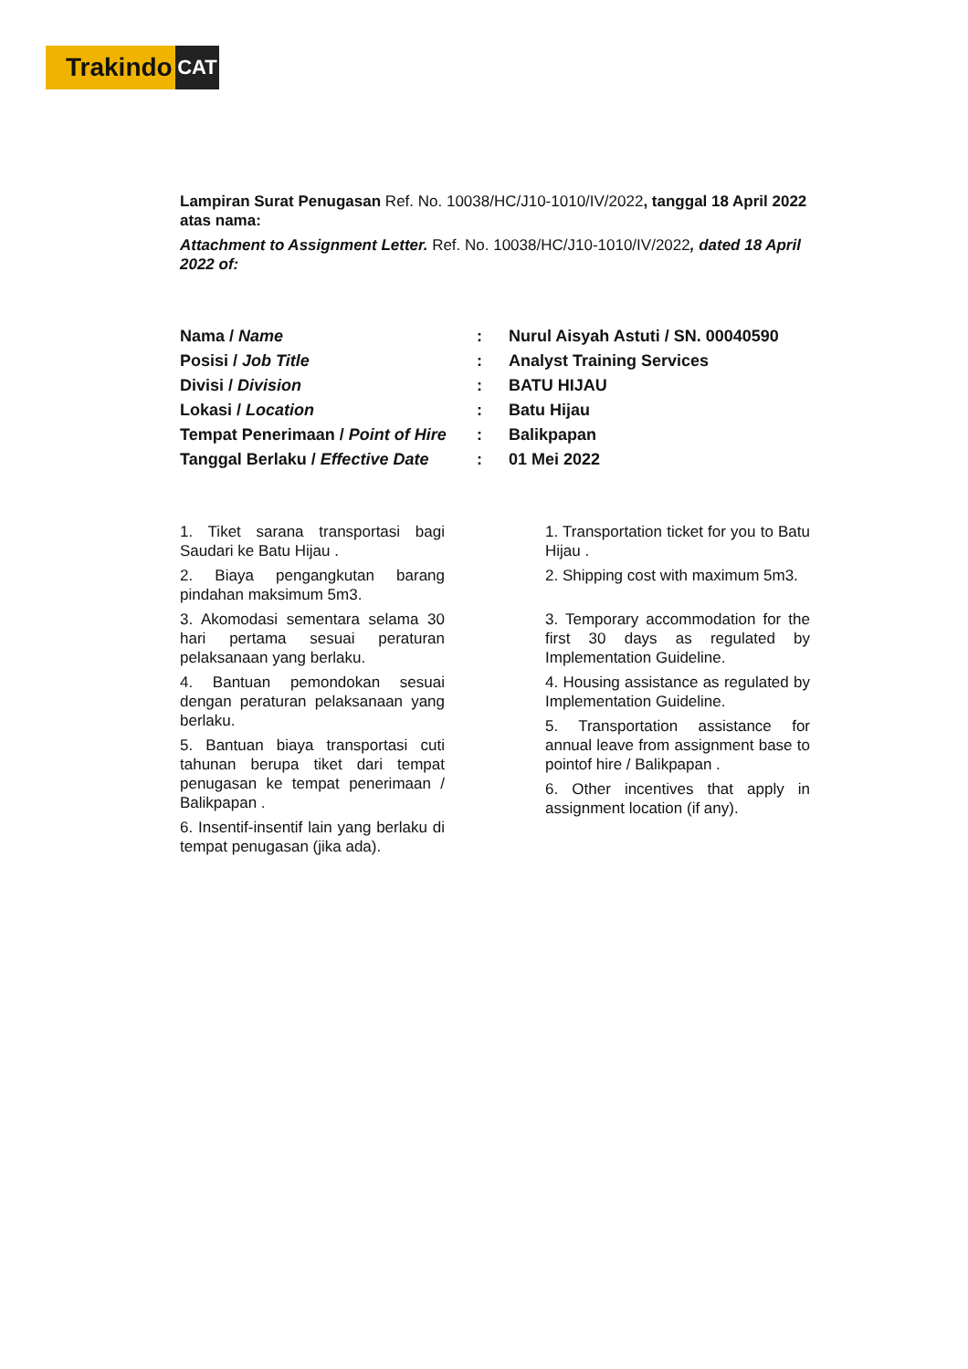Trakindo
CAT
Lampiran Surat Penugasan Ref. No. 10038/HC/J10-1010/IV/2022, tanggal 18 April 2022 atas nama:
Attachment to Assignment Letter. Ref. No. 10038/HC/J10-1010/IV/2022, dated 18 April 2022 of:
| Nama / Name | : | Nurul Aisyah Astuti / SN. 00040590 |
| Posisi / Job Title | : | Analyst Training Services |
| Divisi / Division | : | BATU HIJAU |
| Lokasi / Location | : | Batu Hijau |
| Tempat Penerimaan / Point of Hire | : | Balikpapan |
| Tanggal Berlaku / Effective Date | : | 01 Mei 2022 |
1. Tiket sarana transportasi bagi Saudari ke Batu Hijau .
2. Biaya pengangkutan barang pindahan maksimum 5m3.
3. Akomodasi sementara selama 30 hari pertama sesuai peraturan pelaksanaan yang berlaku.
4. Bantuan pemondokan sesuai dengan peraturan pelaksanaan yang berlaku.
5. Bantuan biaya transportasi cuti tahunan berupa tiket dari tempat penugasan ke tempat penerimaan / Balikpapan .
6. Insentif-insentif lain yang berlaku di tempat penugasan (jika ada).
1. Transportation ticket for you to Batu Hijau .
2. Shipping cost with maximum 5m3.
3. Temporary accommodation for the first 30 days as regulated by Implementation Guideline.
4. Housing assistance as regulated by Implementation Guideline.
5. Transportation assistance for annual leave from assignment base to pointof hire / Balikpapan .
6. Other incentives that apply in assignment location (if any).